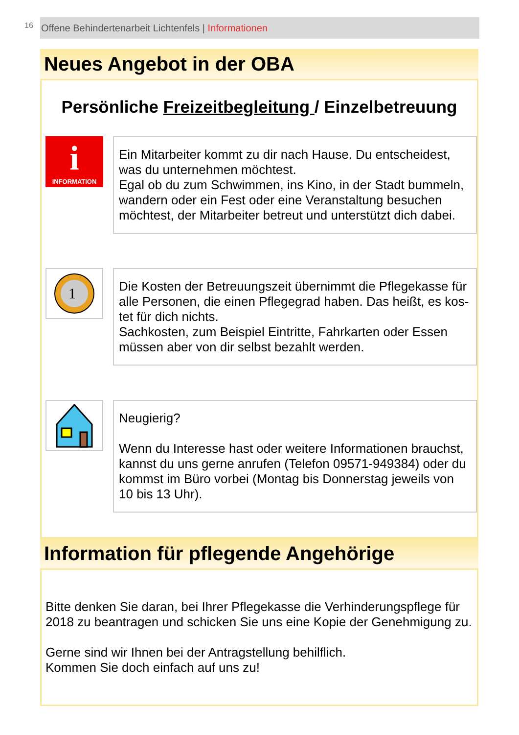16
Offene Behindertenarbeit Lichtenfels | Informationen
Neues Angebot in der OBA
Persönliche Freizeitbegleitung / Einzelbetreuung
i
INFORMATION
Ein Mitarbeiter kommt zu dir nach Hause. Du entscheidest, was du unternehmen möchtest.
Egal ob du zum Schwimmen, ins Kino, in der Stadt bummeln, wandern oder ein Fest oder eine Veranstaltung besuchen möchtest, der Mitarbeiter betreut und unterstützt dich dabei.
1
Die Kosten der Betreuungszeit übernimmt die Pflegekasse für alle Personen, die einen Pflegegrad haben. Das heißt, es kos-tet für dich nichts.
Sachkosten, zum Beispiel Eintritte, Fahrkarten oder Essen müssen aber von dir selbst bezahlt werden.
Neugierig?
Wenn du Interesse hast oder weitere Informationen brauchst, kannst du uns gerne anrufen (Telefon 09571-949384) oder du kommst im Büro vorbei (Montag bis Donnerstag jeweils von 10 bis 13 Uhr).
Information für pflegende Angehörige
Bitte denken Sie daran, bei Ihrer Pflegekasse die Verhinderungspflege für 2018 zu beantragen und schicken Sie uns eine Kopie der Genehmigung zu.
Gerne sind wir Ihnen bei der Antragstellung behilflich.
Kommen Sie doch einfach auf uns zu!